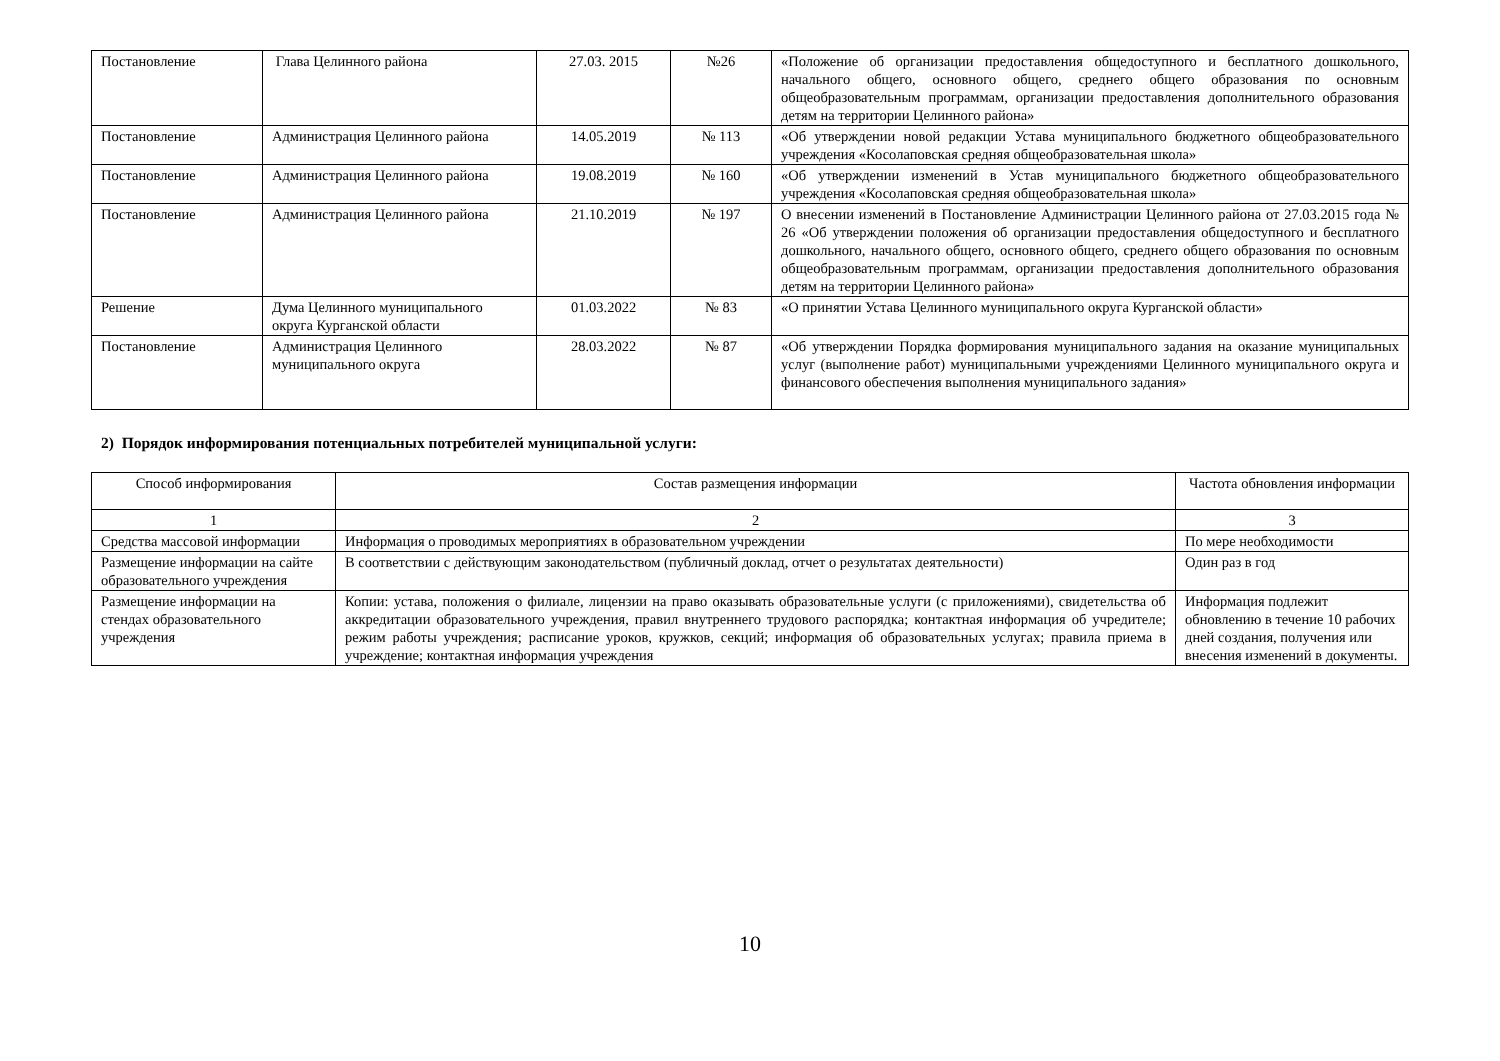| Постановление | Глава Целинного района | 27.03. 2015 | №26 | «Положение об организации предоставления общедоступного и бесплатного дошкольного, начального общего, основного общего, среднего общего образования по основным общеобразовательным программам, организации предоставления дополнительного образования детям на территории Целинного района» |
| Постановление | Администрация Целинного района | 14.05.2019 | № 113 | «Об утверждении новой редакции Устава муниципального бюджетного общеобразовательного учреждения «Косолаповская средняя общеобразовательная школа» |
| Постановление | Администрация Целинного района | 19.08.2019 | № 160 | «Об утверждении изменений в Устав муниципального бюджетного общеобразовательного учреждения «Косолаповская средняя общеобразовательная школа» |
| Постановление | Администрация Целинного района | 21.10.2019 | № 197 | О внесении изменений в Постановление Администрации Целинного района от 27.03.2015 года № 26 «Об утверждении положения об организации предоставления общедоступного и бесплатного дошкольного, начального общего, основного общего, среднего общего образования по основным общеобразовательным программам, организации предоставления дополнительного образования детям на территории Целинного района» |
| Решение | Дума Целинного муниципального округа Курганской области | 01.03.2022 | № 83 | «О принятии Устава Целинного муниципального округа Курганской области» |
| Постановление | Администрация Целинного муниципального округа | 28.03.2022 | № 87 | «Об утверждении Порядка формирования муниципального задания на оказание муниципальных услуг (выполнение работ) муниципальными учреждениями Целинного муниципального округа и финансового обеспечения выполнения муниципального задания» |
2) Порядок информирования потенциальных потребителей муниципальной услуги:
| Способ информирования | Состав размещения информации | Частота обновления информации |
| 1 | 2 | 3 |
| Средства массовой информации | Информация о проводимых мероприятиях в образовательном учреждении | По мере необходимости |
| Размещение информации на сайте образовательного учреждения | В соответствии с действующим законодательством (публичный доклад, отчет о результатах деятельности) | Один раз в год |
| Размещение информации на стендах образовательного учреждения | Копии: устава, положения о филиале, лицензии на право оказывать образовательные услуги (с приложениями), свидетельства об аккредитации образовательного учреждения, правил внутреннего трудового распорядка; контактная информация об учредителе; режим работы учреждения; расписание уроков, кружков, секций; информация об образовательных услугах; правила приема в учреждение; контактная информация учреждения | Информация подлежит обновлению в течение 10 рабочих дней создания, получения или внесения изменений в документы. |
10